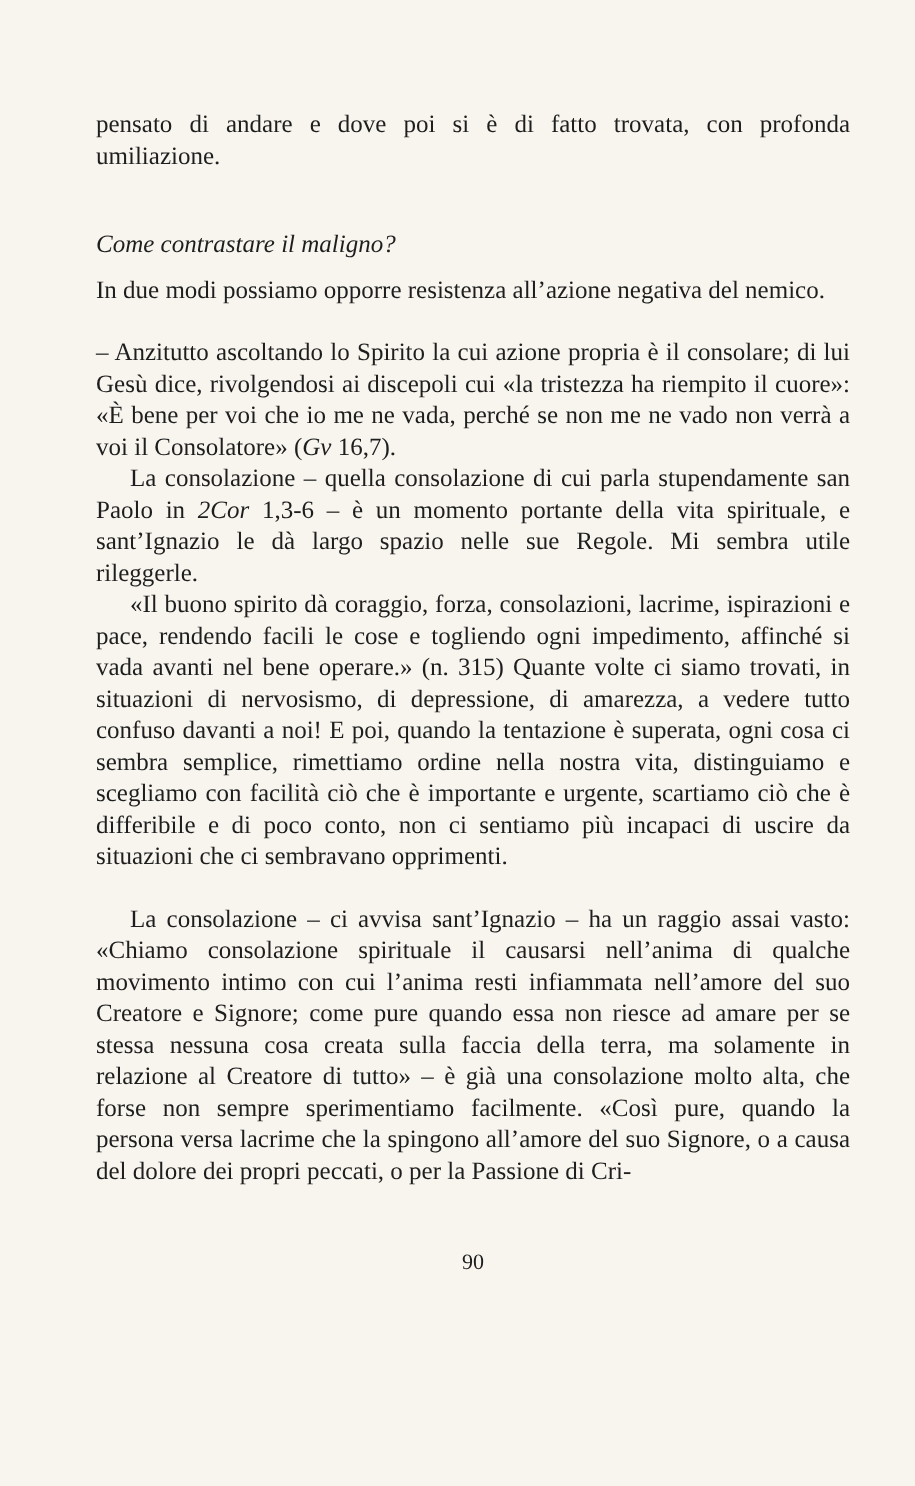pensato di andare e dove poi si è di fatto trovata, con profonda umiliazione.
Come contrastare il maligno?
In due modi possiamo opporre resistenza all’azione negativa del nemico.
– Anzitutto ascoltando lo Spirito la cui azione propria è il consolare; di lui Gesù dice, rivolgendosi ai discepoli cui «la tristezza ha riempito il cuore»: «È bene per voi che io me ne vada, perché se non me ne vado non verrà a voi il Consolatore» (Gv 16,7).
La consolazione – quella consolazione di cui parla stupendamente san Paolo in 2Cor 1,3-6 – è un momento portante della vita spirituale, e sant’Ignazio le dà largo spazio nelle sue Regole. Mi sembra utile rileggerle.
«Il buono spirito dà coraggio, forza, consolazioni, lacrime, ispirazioni e pace, rendendo facili le cose e togliendo ogni impedimento, affinché si vada avanti nel bene operare.» (n. 315) Quante volte ci siamo trovati, in situazioni di nervosismo, di depressione, di amarezza, a vedere tutto confuso davanti a noi! E poi, quando la tentazione è superata, ogni cosa ci sembra semplice, rimettiamo ordine nella nostra vita, distinguiamo e scegliamo con facilità ciò che è importante e urgente, scartiamo ciò che è differibile e di poco conto, non ci sentiamo più incapaci di uscire da situazioni che ci sembravano opprimenti.
La consolazione – ci avvisa sant’Ignazio – ha un raggio assai vasto: «Chiamo consolazione spirituale il causarsi nell’anima di qualche movimento intimo con cui l’anima resti infiammata nell’amore del suo Creatore e Signore; come pure quando essa non riesce ad amare per se stessa nessuna cosa creata sulla faccia della terra, ma solamente in relazione al Creatore di tutto» – è già una consolazione molto alta, che forse non sempre sperimentiamo facilmente. «Così pure, quando la persona versa lacrime che la spingono all’amore del suo Signore, o a causa del dolore dei propri peccati, o per la Passione di Cri-
90